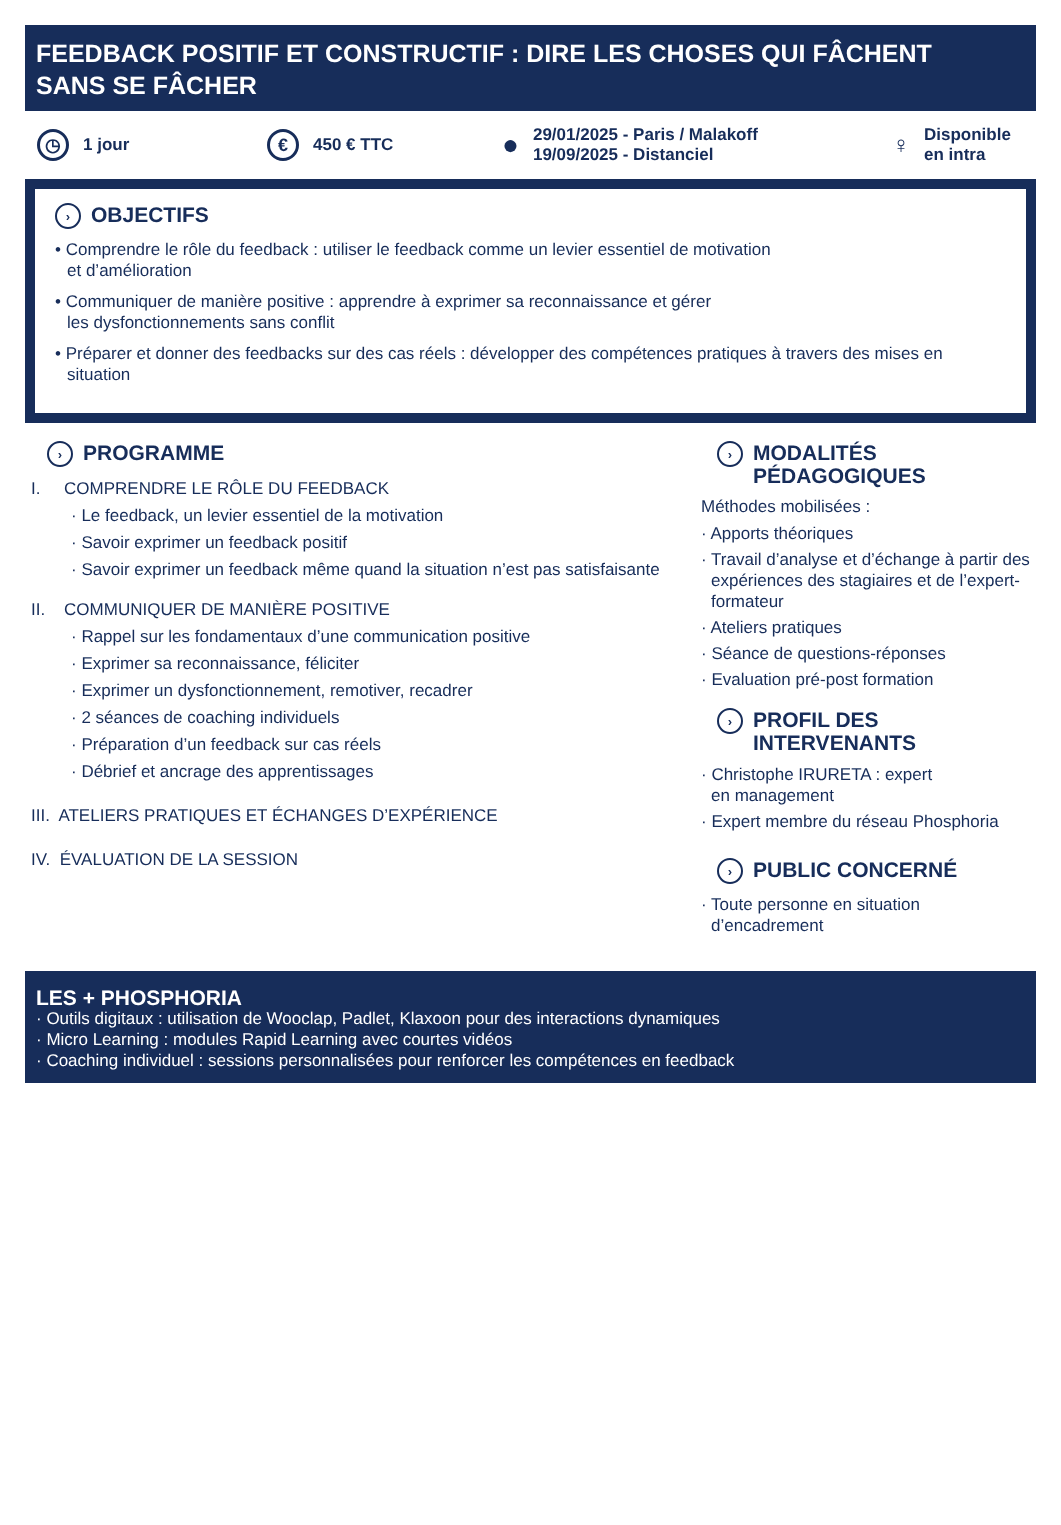FEEDBACK POSITIF ET CONSTRUCTIF : DIRE LES CHOSES QUI FÂCHENT
SANS SE FÂCHER
◷ 1 jour
€ 450 € TTC
● 29/01/2025 - Paris / Malakoff
19/09/2025 - Distanciel
♀ Disponible
en intra
› OBJECTIFS
• Comprendre le rôle du feedback : utiliser le feedback comme un levier essentiel de motivation
et d’amélioration
• Communiquer de manière positive : apprendre à exprimer sa reconnaissance et gérer
les dysfonctionnements sans conflit
• Préparer et donner des feedbacks sur des cas réels : développer des compétences pratiques à travers des mises en situation
› PROGRAMME
I. COMPRENDRE LE RÔLE DU FEEDBACK
· Le feedback, un levier essentiel de la motivation
· Savoir exprimer un feedback positif
· Savoir exprimer un feedback même quand la situation n’est pas satisfaisante
II. COMMUNIQUER DE MANIÈRE POSITIVE
· Rappel sur les fondamentaux d’une communication positive
· Exprimer sa reconnaissance, féliciter
· Exprimer un dysfonctionnement, remotiver, recadrer
· 2 séances de coaching individuels
· Préparation d’un feedback sur cas réels
· Débrief et ancrage des apprentissages
III. ATELIERS PRATIQUES ET ÉCHANGES D’EXPÉRIENCE
IV. ÉVALUATION DE LA SESSION
› MODALITÉS
PÉDAGOGIQUES
Méthodes mobilisées :
· Apports théoriques
· Travail d’analyse et d’échange à partir des expériences des stagiaires et de l’expert-formateur
· Ateliers pratiques
· Séance de questions-réponses
· Evaluation pré-post formation
› PROFIL DES
INTERVENANTS
· Christophe IRURETA : expert
en management
· Expert membre du réseau Phosphoria
› PUBLIC CONCERNÉ
· Toute personne en situation d’encadrement
LES + PHOSPHORIA
· Outils digitaux : utilisation de Wooclap, Padlet, Klaxoon pour des interactions dynamiques
· Micro Learning : modules Rapid Learning avec courtes vidéos
· Coaching individuel : sessions personnalisées pour renforcer les compétences en feedback